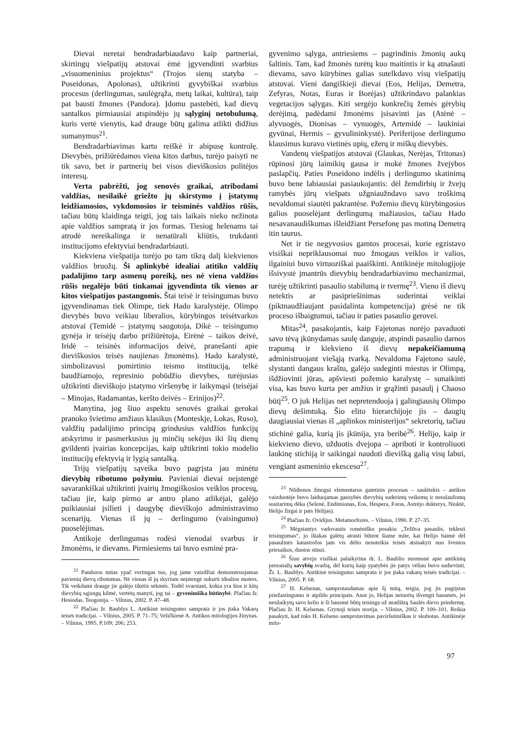Dievai neretai bendradarbiaudavo kaip partneriai, skirtingų viešpatijų atstovai ėmė įgyvendinti svarbius „visuomeninius projektus“ (Trojos sienų statyba – Poseidonas, Apolonas), užtikrinti gyvybiškai svarbius procesus (derlingumas, saulėgrąža, metų laikai, kultūra), taip pat bausti žmones (Pandora). Įdomu pastebėti, kad dievų santalkos pirmiausiai atspindėjo jų sąlyginį netobulumą, kuris vertė vienytis, kad drauge būtų galima atlikti didžius sumanymus<sup>21</sup>.
Bendradarbiavimas kartu reiškė ir abipusę kontrolę. Dievybės, prižiūrėdamos viena kitos darbus, turėjo paisyti ne tik savo, bet ir partnerių bei visos dieviškosios politėjos interesų.
Verta pabrėžti, jog senovės graikai, atribodami valdžias, nesilaikė griežto jų skirstymo į įstatymų leidžiamosios, vykdomosios ir teisminės valdžios rūšis, tačiau būtų klaidinga teigti, jog tais laikais nieko nežinota apie valdžios sampratą ir jos formas. Tiesiog helenams tai atrodė nereikalinga ir nenatūrali kliūtis, trukdanti institucijoms efektyviai bendradarbiauti.
Kiekviena viešpatija turėjo po tam tikrą dalį kiekvienos valdžios bruožų. Ši aplinkybė idealiai atitiko valdžių padalijimo tarp asmenų poreikį, nes nė viena valdžios rūšis negalėjo būti tinkamai įgyvendinta tik vienos ar kitos viešpatijos pastangomis. Štai teisė ir teisingumas buvo įgyvendinamas tiek Olimpe, tiek Hado karalystėje. Olimpo dievybės buvo veikiau liberalios, kūrybingos teisėtvarkos atstovai (Temidė – įstatymų saugotoja, Dikė – teisingumo gynėja ir teisėjų darbo prižiūrėtoja, Eirėnė – taikos deivė, Iridė – teisinės informacijos deivė, pranešanti apie dieviškosios teisės naujienas žmonėms). Hado karalystė, simbolizavusi pomirtinio teismo instituciją, telkė baudžiamojo, represinio pobūdžio dievybes, turėjusias užtikrinti dieviškojo įstatymo viršenybę ir laikymąsi (teisėjai – Minojas, Radamantas, keršto deivės – Erinijos)<sup>22</sup>.
Manytina, jog šiuo aspektu senovės graikai gerokai pranoko švietimo amžiaus klasikus (Monteskje, Lokas, Ruso), valdžių padalijimo principą grindusius valdžios funkcijų atskyrimu ir pasmerkusius jų minčių sekėjus iki šių dienų gvildenti įvairias koncepcijas, kaip užtikrinti tokio modelio institucijų efektyvią ir lygią santalką.
Trijų viešpatijų sąveika buvo pagrįsta jau minėtu dievybių ribotumo požymiu. Pavieniai dievai neįstengė savarankiškai užtikrinti įvairių žmogiškosios veiklos procesų, tačiau jie, kaip pirmo ar antro plano atlikėjai, galėjo puikiausiai įsilieti į daugybę dieviškojo administravimo scenarijų. Vienas iš jų – derlingumo (vaisingumo) puoselėjimas.
Antikoje derlingumas rodėsi vienodai svarbus ir žmonėms, ir dievams. Pirmiesiems tai buvo esminė pra-
<sup>21</sup> Pandoros mitas ypač vertingas tuo, jog jame vaizdžiai demonstruojamas pavienių dievų ribotumas. Nė vienas iš jų skyrium neįstengė sukurti idealios moters. Tik veikdami drauge jie galėjo tikėtis sėkmės. Todėl svarstant, kokia yra šios ir kitų dievybių sąjungų kilmė, vertėtų manyti, jog tai – gyvenimiška būtinybė. Plačiau žr. Hesiodas. Teogonija. – Vilnius, 2002. P. 47–48.
<sup>22</sup> Plačiau žr. Baublys L. Antikinė teisingumo samprata ir jos įtaka Vakarų teisės tradicijai. – Vilnius, 2005. P. 71–75; Veličkienė A. Antikos mitologijos žinynas. – Vilnius, 1995. P.109; 206; 253.
gyvenimo sąlyga, antriesiems – pagrindinis žmonių aukų šaltinis. Tam, kad žmonės turėtų kuo maitintis ir ką atnašauti dievams, savo kūrybines galias sutelkdavo visų viešpatijų atstovai. Vieni dangiškieji dievai (Eos, Helijas, Demetra, Zefyras, Notas, Euras ir Borėjas) užtikrindavo palankias vegetacijos sąlygas. Kiti sergėjo konkrečių žemės gėrybių derėjimą, padėdami žmonėms įsisavinti jas (Atėnė – alyvuogės, Dionisas – vynuogės, Artemidė – laukiniai gyvūnai, Hermis – gyvulininkystė). Periferijose derlingumo klausimus kuravo vietinės upių, ežerų ir miškų dievybės.
Vandenų viešpatijos atstovai (Glaukas, Nerėjas, Tritonas) rūpinosi jūrų laimikių gausa ir mokė žmones žvejybos paslapčių. Paties Poseidono indėlis į derlingumo skatinimą buvo bene labiausiai pasiaukojantis: dėl žemdirbių ir žvejų ramybės jūrų viešpats užgniaužndavo savo troškimą nevaldomai siautėti pakrantėse. Požemio dievų kūrybingosios galios puoselėjant derlingumą mažiausios, tačiau Hado nesavanaudiškumas išleidžiant Persefonę pas motiną Demetrą itin taurus.
Net ir tie negyvosios gamtos procesai, kurie egzistavo visiškai nepriklausomai nuo žmogaus veiklos ir valios, ilgainiui buvo virtuoziškai paaiškinti. Antikinėje mitologijoje išsivystė įmantrūs dievybių bendradarbiavimo mechanizmai, turėję užtikrinti pasaulio stabilumą ir tvermę<sup>23</sup>. Vieno iš dievų netektis ar pasipriešinimas suderintai veiklai (piktnaudžiaujant pasidalinta kompetencija) grėsė ne tik proceso išbaigtumui, tačiau ir paties pasaulio gerovei.
Mitas<sup>24</sup>, pasakojantis, kaip Fajetonas norėjo pavaduoti savo tėvą įkūnydamas saulę danguje, atspindi pasaulio darnos trapumą ir kiekvieno iš dievų nepakeičiamumą administruojant viešąją tvarką. Nevaldoma Fajetono saulė, slystanti dangaus kraštu, galėjo sudeginti miestus ir Olimpą, išdžiovinti jūras, apšviesti požemio karalystę – sunaikinti visa, kas buvo kurta per amžius ir grąžinti pasaulį į Chaoso būtį<sup>25</sup>. O juk Helijas net nepretenduoja į galingiausių Olimpo dievų dešimtuką. Šio elito hierarchijoje jis – daugių daugiausiai vienas iš „aplinkos ministerijos“ sekretorių, tačiau stichinė galia, kurią jis įkūnija, yra beribė<sup>26</sup>. Helijo, kaip ir kiekvieno dievo, užduotis dvejopa – apriboti ir kontroliuoti laukinę stichiją ir saikingai naudoti dievišką galią visų labui, vengiant asmeninio ekesceso<sup>27</sup>.
<sup>23</sup> Nūdienos žmogui elementarus gamtinis procesas – saulėtekis – antikos vaizduotėje buvo laiduojamas gausybės dievybių suderintų veiksmų ir nesulaužomų susitarimų dėka (Selenė, Endimionas, Eos, Hespera, Foras, Astrėjo dukterys, Niuktė, Helijo žirgai ir pats Helijas).
<sup>24</sup> Plačiau žr. Ovidijus. Metamorfozės. – Vilnius, 1990. P. 27–35.
<sup>25</sup> Mėgstantys vadovautis romėnišku posakiu „Težūva pasaulis, teklesti teisingumas“, jo ištakas galėtų atrasti būtent šiame mite, kai Helijo baimė dėl pasaulinės katastrofos jam vis dėlto nesuteikia teisės atsisakyti nuo šventos priesaikos, duotos sūnui.
<sup>26</sup> Šiuo atveju visiškai palaikytina dr. L. Baublio nuomonė apie antikinių personažų savybių svarbą, dėl kurių kaip ypatybės jie patys vėliau buvo sudievinti. Žr. L. Baublys. Antikinė teisingumo samprata ir jos įtaka vakarų teisės tradicijai. – Vilnius, 2005. P. 68.
<sup>27</sup> H. Kelsenas, samprotaudamas apie šį mitą, teigia, jog jis pagrįstas priežastingumo ir atpildo principais. Anot jo, Helijas neturėtų išvengti bausmės, jei nesilaikytų savo kelio ir ši bausmė būtų teisinga už neatliktą Saulės dievo priedermę. Plačiau žr. H. Kelsenas. Grynoji teisės teorija. – Vilnius, 2002. P. 100–101. Reikia pasakyti, kad toks H. Kelseno samprotavimas paviršutiniškas ir skubotas. Antikinėje mito-
97